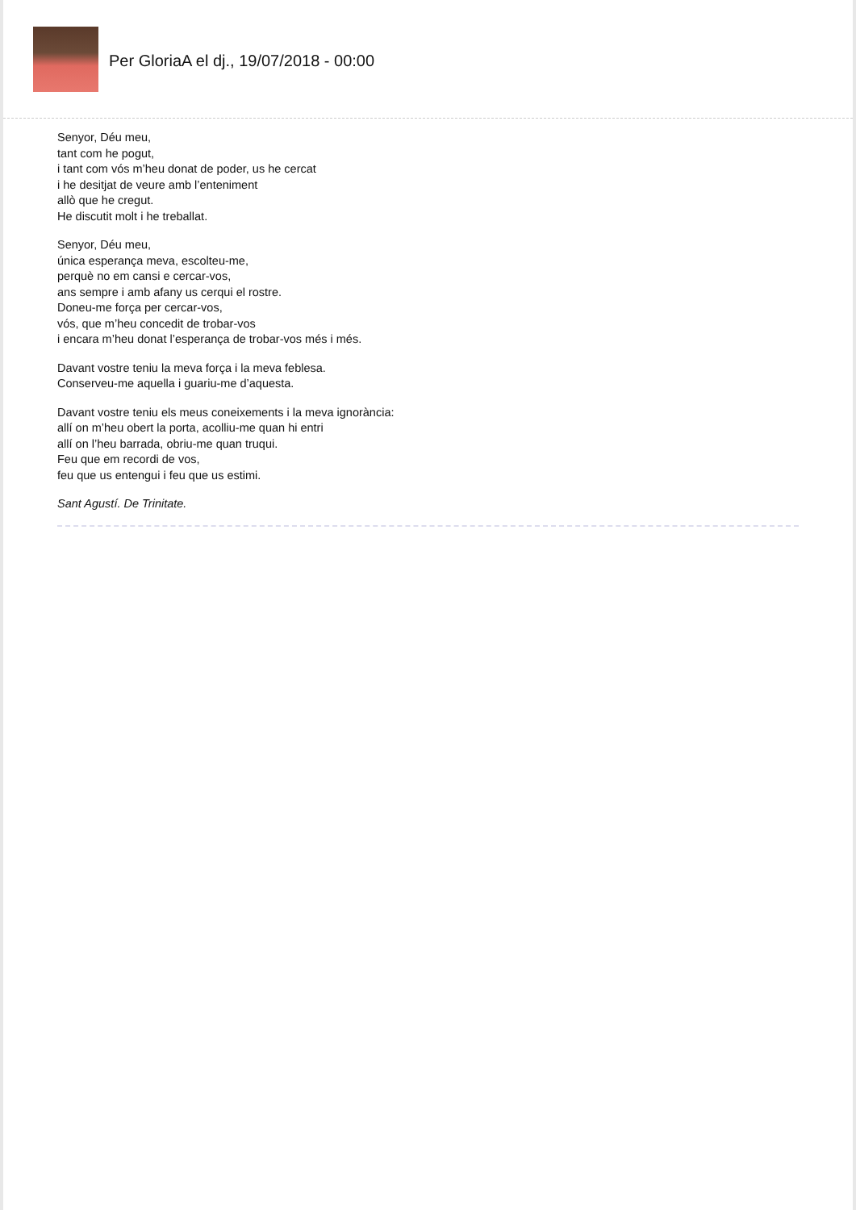Per GloriaA el dj., 19/07/2018 - 00:00
Senyor, Déu meu,
tant com he pogut,
i tant com vós m’heu donat de poder, us he cercat
i he desitjat de veure amb l’enteniment
allò que he cregut.
He discutit molt i he treballat.
Senyor, Déu meu,
única esperança meva, escolteu-me,
perquè no em cansi e cercar-vos,
ans sempre i amb afany us cerqui el rostre.
Doneu-me força per cercar-vos,
vós, que m’heu concedit de trobar-vos
i encara m’heu donat l’esperança de trobar-vos més i més.
Davant vostre teniu la meva força i la meva feblesa.
Conserveu-me aquella i guariu-me d’aquesta.
Davant vostre teniu els meus coneixements i la meva ignorància:
allí on m’heu obert la porta, acolliu-me quan hi entri
allí on l’heu barrada, obriu-me quan truqui.
Feu que em recordi de vos,
feu que us entengui i feu que us estimi.
Sant Agustí. De Trinitate.